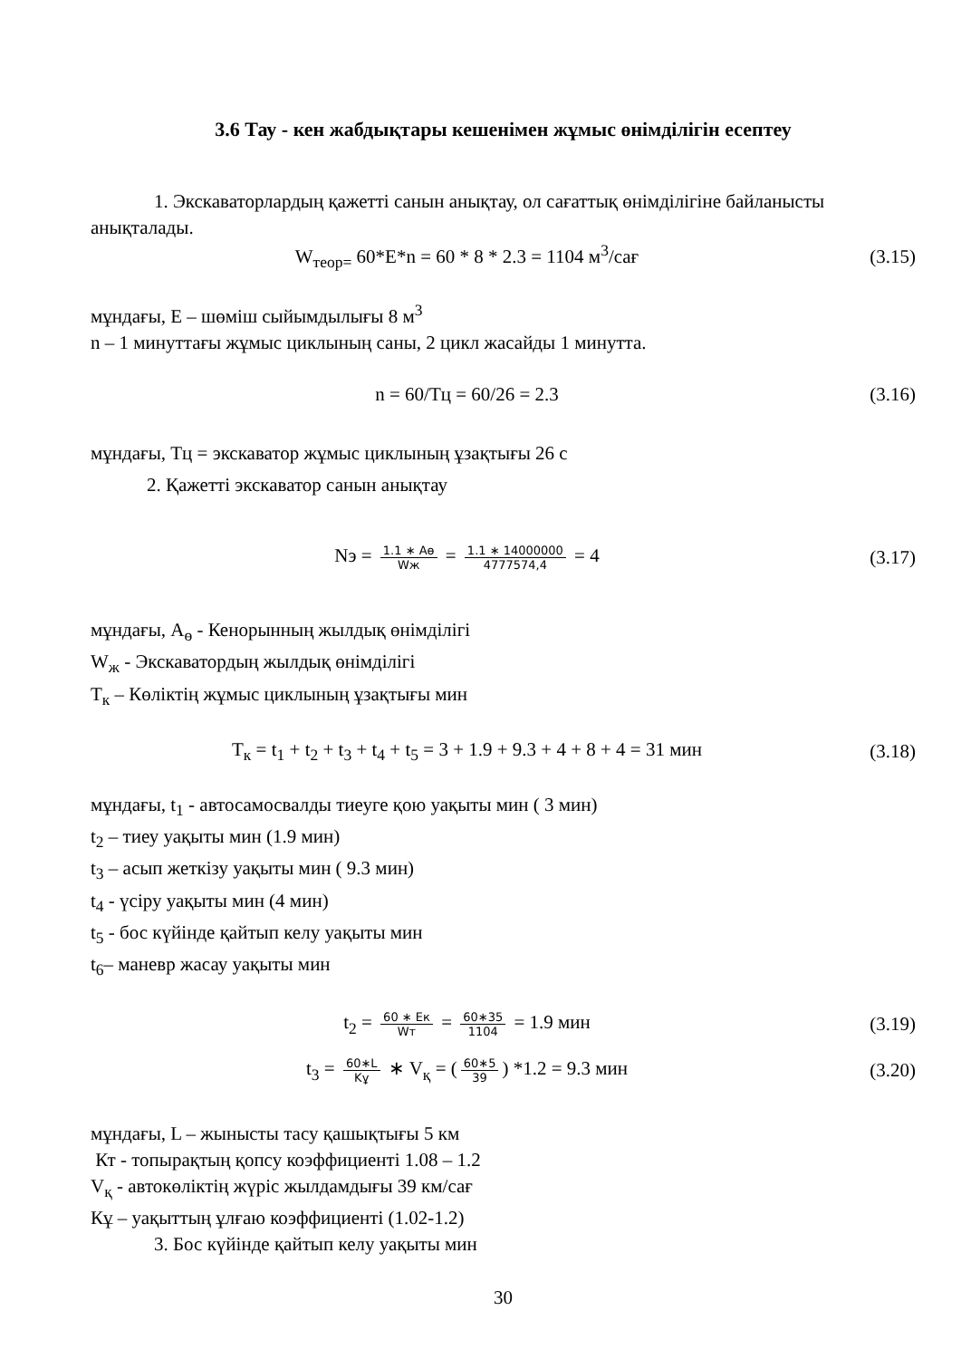3.6 Тау - кен жабдықтары кешенімен жұмыс өнімділігін есептеу
1. Экскаваторлардың қажетті санын анықтау, ол сағаттық өнімділігіне байланысты анықталады.
W<sub>теор=</sub> 60*E*n = 60 * 8 * 2.3 = 1104 м<sup>3</sup>/сағ
(3.15)
мұндағы, E – шөміш сыйымдылығы 8 м<sup>3</sup>
n – 1 минуттағы жұмыс циклының саны, 2 цикл жасайды 1 минутта.
n = 60/Тц = 60/26 = 2.3 (3.16)
мұндағы, Тц = экскаватор жұмыс циклының ұзақтығы 26 с
2. Қажетті экскаватор санын анықтау
Nэ = 1.1 ∗ Aө Wж = 1.1 ∗ 14000000 4777574,4 = 4
(3.17)
мұндағы, A<sub>ө</sub> - Кенорынның жылдық өнімділігі
W<sub>ж</sub> - Экскаватордың жылдық өнімділігі
T<sub>к</sub> – Көліктің жұмыс циклының ұзақтығы мин
T<sub>к</sub> = t<sub>1</sub> + t<sub>2</sub> + t<sub>3</sub> + t<sub>4</sub> + t<sub>5</sub> = 3 + 1.9 + 9.3 + 4 + 8 + 4 = 31 мин
(3.18)
мұндағы, t<sub>1</sub> - автосамосвалды тиеуге қою уақыты мин ( 3 мин)
t<sub>2</sub> – тиеу уақыты мин (1.9 мин)
t<sub>3</sub> – асып жеткізу уақыты мин ( 9.3 мин)
t<sub>4</sub> - үсіру уақыты мин (4 мин)
t<sub>5</sub> - бос күйінде қайтып келу уақыты мин
t<sub>6</sub>– маневр жасау уақыты мин
t<sub>2</sub> = 60 ∗ Eк Wт = 60∗35 1104 = 1.9 мин
(3.19)
t<sub>3</sub> = 60∗L Kұ ∗ V<sub>қ</sub> = (60∗5 39) *1.2 = 9.3 мин
(3.20)
мұндағы, L – жынысты тасу қашықтығы 5 км
Кт - топырақтың қопсу коэффициенті 1.08 – 1.2
V<sub>қ</sub> - автокөліктің жүріс жылдамдығы 39 км/сағ
Кұ – уақыттың ұлғаю коэффициенті (1.02-1.2)
3. Бос күйінде қайтып келу уақыты мин
30